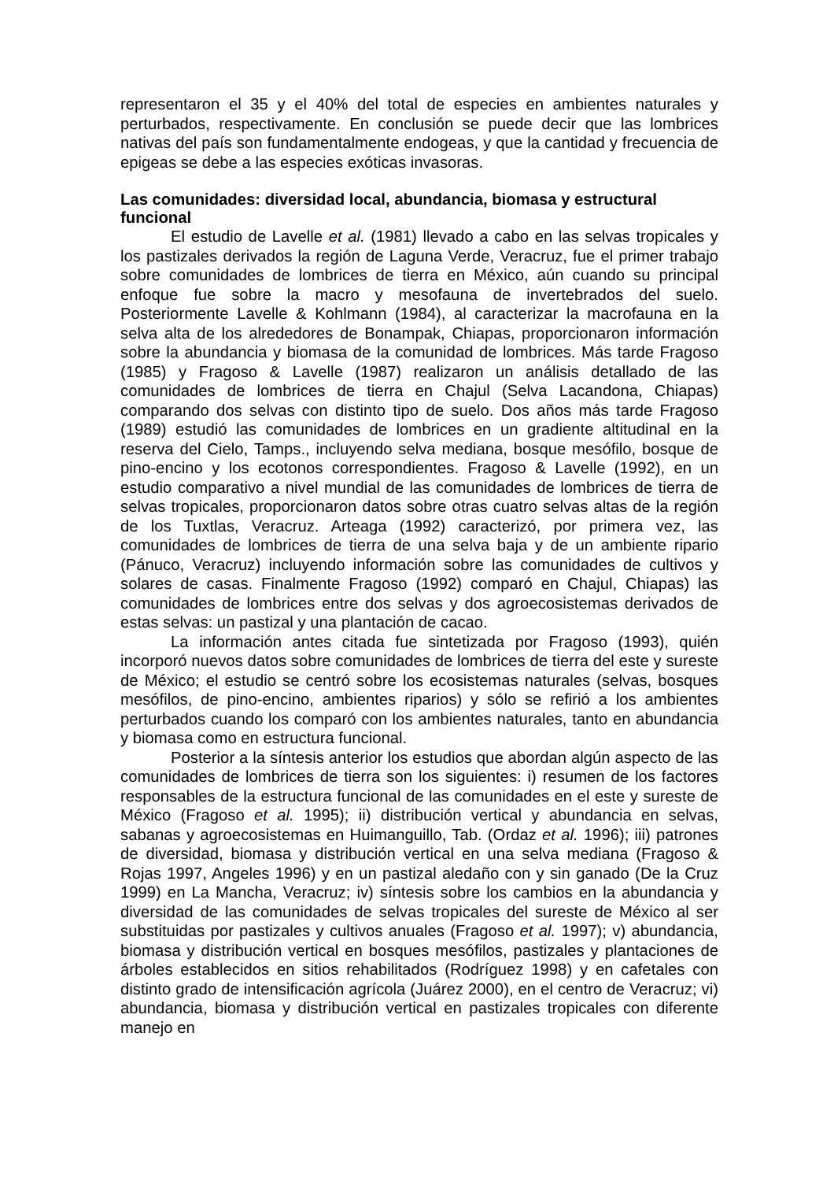representaron el 35 y el 40% del total de especies en ambientes naturales y perturbados, respectivamente. En conclusión se puede decir que las lombrices nativas del país son fundamentalmente endogeas, y que la cantidad y frecuencia de epigeas se debe a las especies exóticas invasoras.
Las comunidades: diversidad local, abundancia, biomasa y estructural funcional
El estudio de Lavelle et al. (1981) llevado a cabo en las selvas tropicales y los pastizales derivados la región de Laguna Verde, Veracruz, fue el primer trabajo sobre comunidades de lombrices de tierra en México, aún cuando su principal enfoque fue sobre la macro y mesofauna de invertebrados del suelo. Posteriormente Lavelle & Kohlmann (1984), al caracterizar la macrofauna en la selva alta de los alrededores de Bonampak, Chiapas, proporcionaron información sobre la abundancia y biomasa de la comunidad de lombrices. Más tarde Fragoso (1985) y Fragoso & Lavelle (1987) realizaron un análisis detallado de las comunidades de lombrices de tierra en Chajul (Selva Lacandona, Chiapas) comparando dos selvas con distinto tipo de suelo. Dos años más tarde Fragoso (1989) estudió las comunidades de lombrices en un gradiente altitudinal en la reserva del Cielo, Tamps., incluyendo selva mediana, bosque mesófilo, bosque de pino-encino y los ecotonos correspondientes. Fragoso & Lavelle (1992), en un estudio comparativo a nivel mundial de las comunidades de lombrices de tierra de selvas tropicales, proporcionaron datos sobre otras cuatro selvas altas de la región de los Tuxtlas, Veracruz. Arteaga (1992) caracterizó, por primera vez, las comunidades de lombrices de tierra de una selva baja y de un ambiente ripario (Pánuco, Veracruz) incluyendo información sobre las comunidades de cultivos y solares de casas. Finalmente Fragoso (1992) comparó en Chajul, Chiapas) las comunidades de lombrices entre dos selvas y dos agroecosistemas derivados de estas selvas: un pastizal y una plantación de cacao.
La información antes citada fue sintetizada por Fragoso (1993), quién incorporó nuevos datos sobre comunidades de lombrices de tierra del este y sureste de México; el estudio se centró sobre los ecosistemas naturales (selvas, bosques mesófilos, de pino-encino, ambientes riparios) y sólo se refirió a los ambientes perturbados cuando los comparó con los ambientes naturales, tanto en abundancia y biomasa como en estructura funcional.
Posterior a la síntesis anterior los estudios que abordan algún aspecto de las comunidades de lombrices de tierra son los siguientes: i) resumen de los factores responsables de la estructura funcional de las comunidades en el este y sureste de México (Fragoso et al. 1995); ii) distribución vertical y abundancia en selvas, sabanas y agroecosistemas en Huimanguillo, Tab. (Ordaz et al. 1996); iii) patrones de diversidad, biomasa y distribución vertical en una selva mediana (Fragoso & Rojas 1997, Angeles 1996) y en un pastizal aledaño con y sin ganado (De la Cruz 1999) en La Mancha, Veracruz; iv) síntesis sobre los cambios en la abundancia y diversidad de las comunidades de selvas tropicales del sureste de México al ser substituidas por pastizales y cultivos anuales (Fragoso et al. 1997); v) abundancia, biomasa y distribución vertical en bosques mesófilos, pastizales y plantaciones de árboles establecidos en sitios rehabilitados (Rodríguez 1998) y en cafetales con distinto grado de intensificación agrícola (Juárez 2000), en el centro de Veracruz; vi) abundancia, biomasa y distribución vertical en pastizales tropicales con diferente manejo en